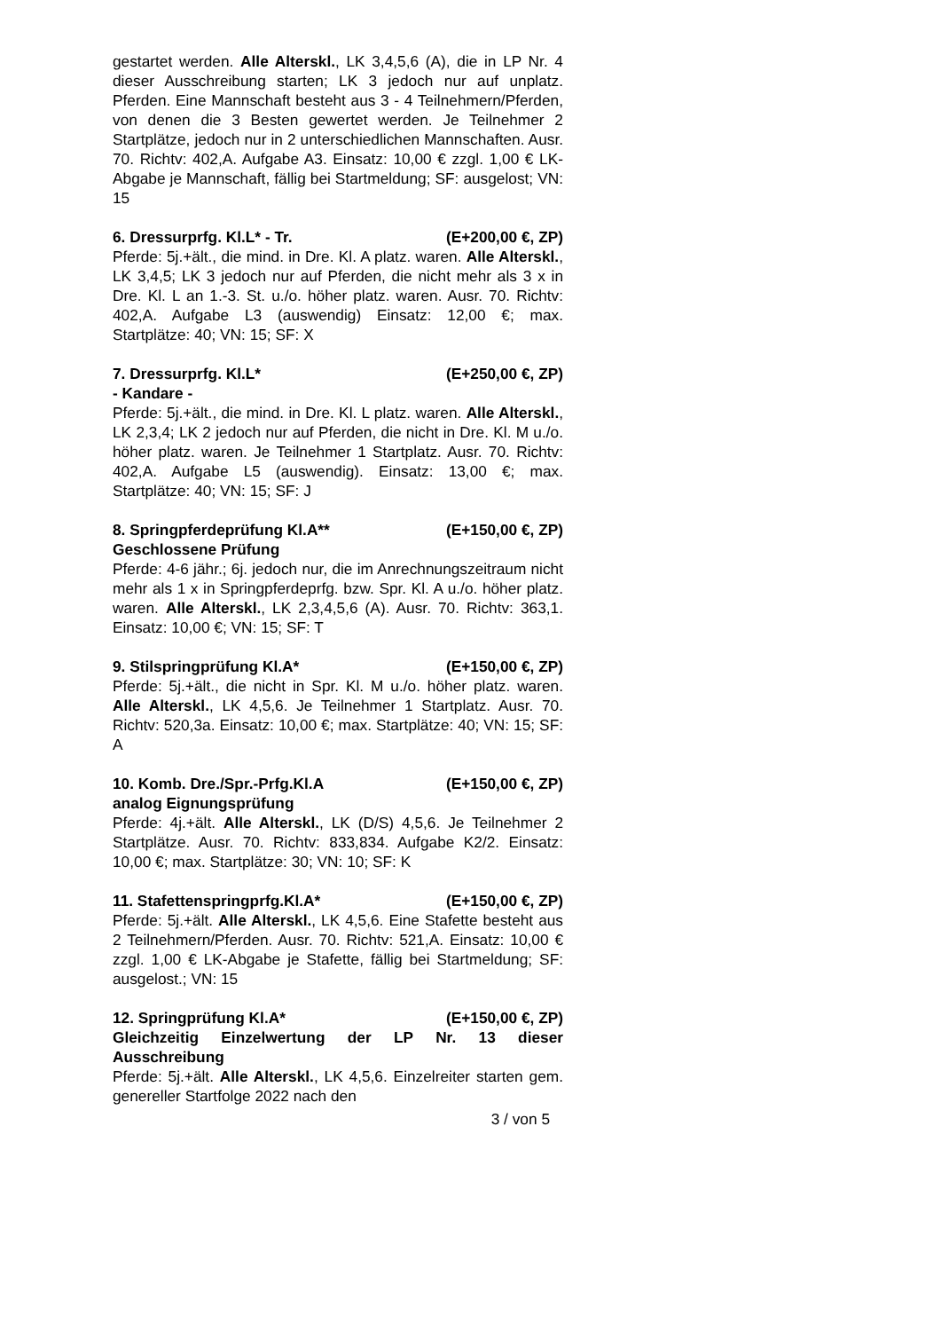gestartet werden. Alle Alterskl., LK 3,4,5,6 (A), die in LP Nr. 4 dieser Ausschreibung starten; LK 3 jedoch nur auf unplatz. Pferden. Eine Mannschaft besteht aus 3 - 4 Teilnehmern/Pferden, von denen die 3 Besten gewertet werden. Je Teilnehmer 2 Startplätze, jedoch nur in 2 unterschiedlichen Mannschaften. Ausr. 70. Richtv: 402,A. Aufgabe A3. Einsatz: 10,00 € zzgl. 1,00 € LK-Abgabe je Mannschaft, fällig bei Startmeldung; SF: ausgelost; VN: 15
6. Dressurprfg. Kl.L* - Tr. (E+200,00 €, ZP)
Pferde: 5j.+ält., die mind. in Dre. Kl. A platz. waren. Alle Alterskl., LK 3,4,5; LK 3 jedoch nur auf Pferden, die nicht mehr als 3 x in Dre. Kl. L an 1.-3. St. u./o. höher platz. waren. Ausr. 70. Richtv: 402,A. Aufgabe L3 (auswendig) Einsatz: 12,00 €; max. Startplätze: 40; VN: 15; SF: X
7. Dressurprfg. Kl.L* (E+250,00 €, ZP)
- Kandare -
Pferde: 5j.+ält., die mind. in Dre. Kl. L platz. waren. Alle Alterskl., LK 2,3,4; LK 2 jedoch nur auf Pferden, die nicht in Dre. Kl. M u./o. höher platz. waren. Je Teilnehmer 1 Startplatz. Ausr. 70. Richtv: 402,A. Aufgabe L5 (auswendig). Einsatz: 13,00 €; max. Startplätze: 40; VN: 15; SF: J
8. Springpferdeprüfung Kl.A** (E+150,00 €, ZP)
Geschlossene Prüfung
Pferde: 4-6 jähr.; 6j. jedoch nur, die im Anrechnungszeitraum nicht mehr als 1 x in Springpferdeprfg. bzw. Spr. Kl. A u./o. höher platz. waren. Alle Alterskl., LK 2,3,4,5,6 (A). Ausr. 70. Richtv: 363,1. Einsatz: 10,00 €; VN: 15; SF: T
9. Stilspringprüfung Kl.A* (E+150,00 €, ZP)
Pferde: 5j.+ält., die nicht in Spr. Kl. M u./o. höher platz. waren. Alle Alterskl., LK 4,5,6. Je Teilnehmer 1 Startplatz. Ausr. 70. Richtv: 520,3a. Einsatz: 10,00 €; max. Startplätze: 40; VN: 15; SF: A
10. Komb. Dre./Spr.-Prfg.Kl.A (E+150,00 €, ZP)
analog Eignungsprüfung
Pferde: 4j.+ält. Alle Alterskl., LK (D/S) 4,5,6. Je Teilnehmer 2 Startplätze. Ausr. 70. Richtv: 833,834. Aufgabe K2/2. Einsatz: 10,00 €; max. Startplätze: 30; VN: 10; SF: K
11. Stafettenspringprfg.Kl.A* (E+150,00 €, ZP)
Pferde: 5j.+ält. Alle Alterskl., LK 4,5,6. Eine Stafette besteht aus 2 Teilnehmern/Pferden. Ausr. 70. Richtv: 521,A. Einsatz: 10,00 € zzgl. 1,00 € LK-Abgabe je Stafette, fällig bei Startmeldung; SF: ausgelost.; VN: 15
12. Springprüfung Kl.A* (E+150,00 €, ZP)
Gleichzeitig Einzelwertung der LP Nr. 13 dieser Ausschreibung
Pferde: 5j.+ält. Alle Alterskl., LK 4,5,6. Einzelreiter starten gem. genereller Startfolge 2022 nach den
3 / von 5